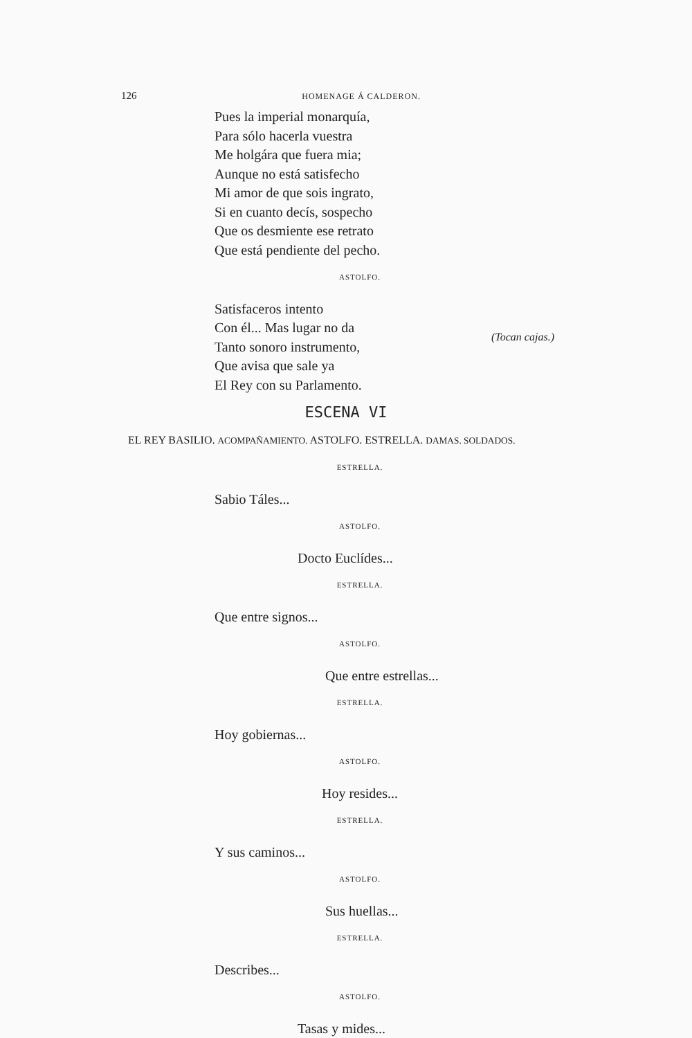126 HOMENAGE Á CALDERON.
Pues la imperial monarquía,
Para sólo hacerla vuestra
Me holgára que fuera mia;
Aunque no está satisfecho
Mi amor de que sois ingrato,
Si en cuanto decís, sospecho
Que os desmiente ese retrato
Que está pendiente del pecho.
ASTOLFO.
Satisfaceros intento
Con él... Mas lugar no da
Tanto sonoro instrumento,
(Tocan cajas.)
Que avisa que sale ya
El Rey con su Parlamento.
ESCENA VI
EL REY BASILIO. ACOMPAÑAMIENTO. ASTOLFO. ESTRELLA. DAMAS. SOLDADOS.
ESTRELLA.
Sabio Táles...
ASTOLFO.
Docto Euclídes...
ESTRELLA.
Que entre signos...
ASTOLFO.
Que entre estrellas...
ESTRELLA.
Hoy gobiernas...
ASTOLFO.
Hoy resides...
ESTRELLA.
Y sus caminos...
ASTOLFO.
Sus huellas...
ESTRELLA.
Describes...
ASTOLFO.
Tasas y mides...